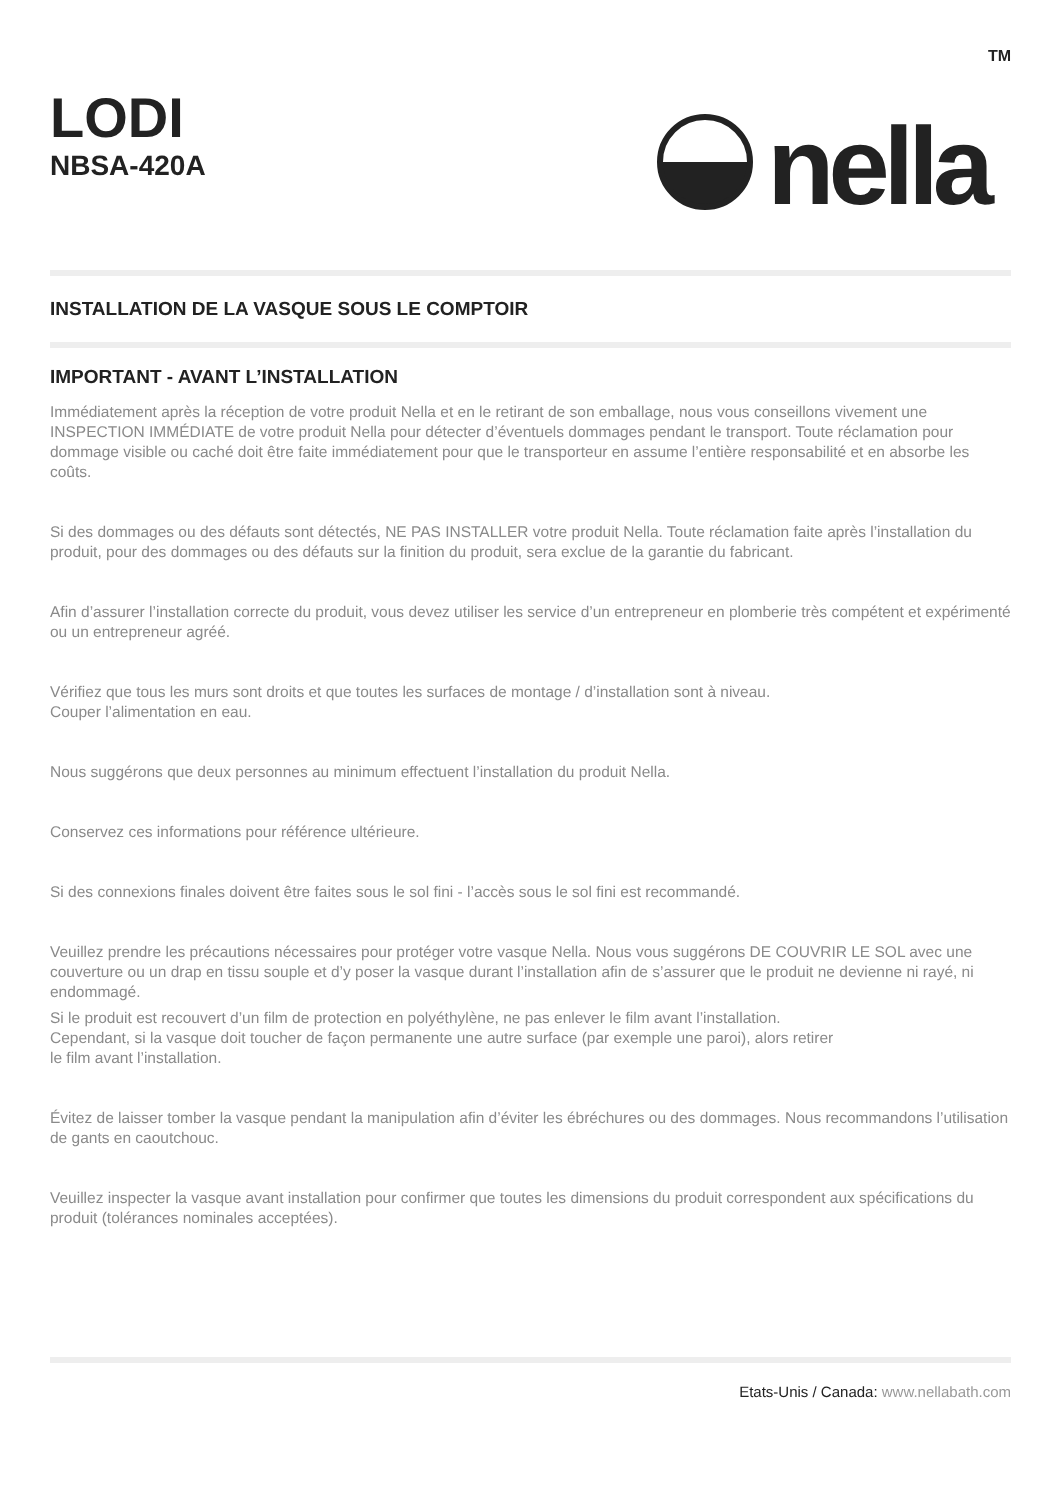LODI
NBSA-420A
nella TM
INSTALLATION DE LA VASQUE SOUS LE COMPTOIR
IMPORTANT - AVANT L’INSTALLATION
Immédiatement après la réception de votre produit Nella et en le retirant de son emballage, nous vous conseillons vivement une INSPECTION IMMÉDIATE de votre produit Nella pour détecter d’éventuels dommages pendant le transport. Toute réclamation pour dommage visible ou caché doit être faite immédiatement pour que le transporteur en assume l’entière responsabilité et en absorbe les coûts.
Si des dommages ou des défauts sont détectés, NE PAS INSTALLER votre produit Nella. Toute réclamation faite après l’installation du produit, pour des dommages ou des défauts sur la finition du produit, sera exclue de la garantie du fabricant.
Afin d’assurer l’installation correcte du produit, vous devez utiliser les service d’un entrepreneur en plomberie très compétent et expérimenté ou un entrepreneur agréé.
Vérifiez que tous les murs sont droits et que toutes les surfaces de montage / d’installation sont à niveau.
Couper l’alimentation en eau.
Nous suggérons que deux personnes au minimum effectuent l’installation du produit Nella.
Conservez ces informations pour référence ultérieure.
Si des connexions finales doivent être faites sous le sol fini - l’accès sous le sol fini est recommandé.
Veuillez prendre les précautions nécessaires pour protéger votre vasque Nella. Nous vous suggérons DE COUVRIR LE SOL avec une couverture ou un drap en tissu souple et d’y poser la vasque durant l’installation afin de s’assurer que le produit ne devienne ni rayé, ni endommagé.
Si le produit est recouvert d’un film de protection en polyéthylène, ne pas enlever le film avant l’installation.
Cependant, si la vasque doit toucher de façon permanente une autre surface (par exemple une paroi), alors retirer
le film avant l’installation.
Évitez de laisser tomber la vasque pendant la manipulation afin d’éviter les ébréchures ou des dommages. Nous recommandons l’utilisation de gants en caoutchouc.
Veuillez inspecter la vasque avant installation pour confirmer que toutes les dimensions du produit correspondent aux spécifications du produit (tolérances nominales acceptées).
Etats-Unis / Canada: www.nellabath.com